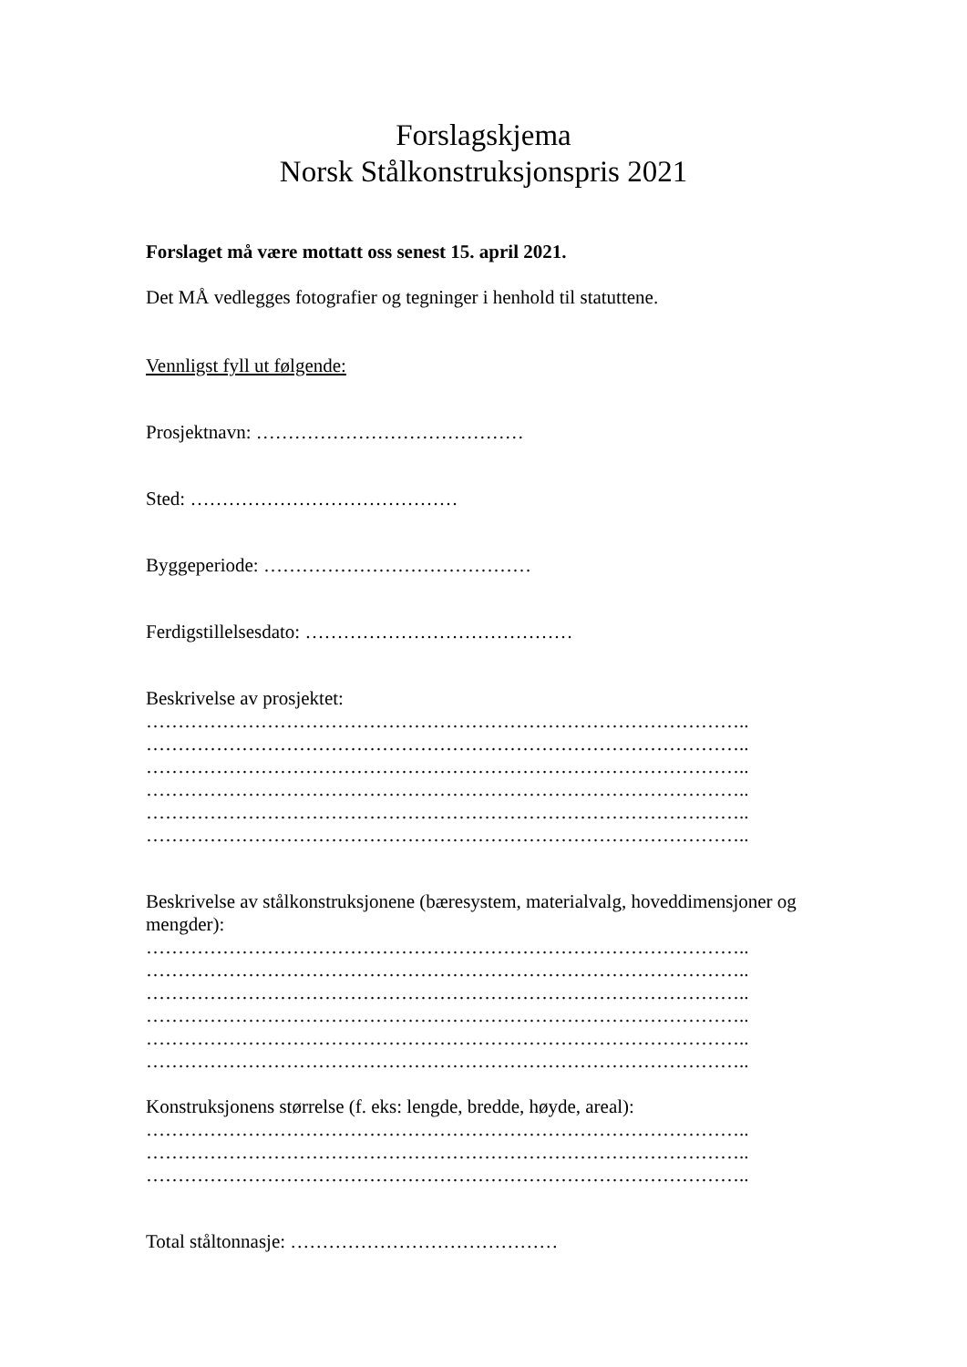Forslagskjema
Norsk Stålkonstruksjonspris 2021
Forslaget må være mottatt oss senest 15. april 2021.
Det MÅ vedlegges fotografier og tegninger i henhold til statuttene.
Vennligst fyll ut følgende:
Prosjektnavn: ……………………………………
Sted: ……………………………………
Byggeperiode: ……………………………………
Ferdigstillelsesdato: ……………………………………
Beskrivelse av prosjektet:
…………………………………………………………………………………..
…………………………………………………………………………………..
…………………………………………………………………………………..
…………………………………………………………………………………..
…………………………………………………………………………………..
…………………………………………………………………………………..
Beskrivelse av stålkonstruksjonene (bæresystem, materialvalg, hoveddimensjoner og mengder):
…………………………………………………………………………………..
…………………………………………………………………………………..
…………………………………………………………………………………..
…………………………………………………………………………………..
…………………………………………………………………………………..
…………………………………………………………………………………..
Konstruksjonens størrelse (f. eks: lengde, bredde, høyde, areal):
…………………………………………………………………………………..
…………………………………………………………………………………..
…………………………………………………………………………………..
Total ståltonnasje: ……………………………………